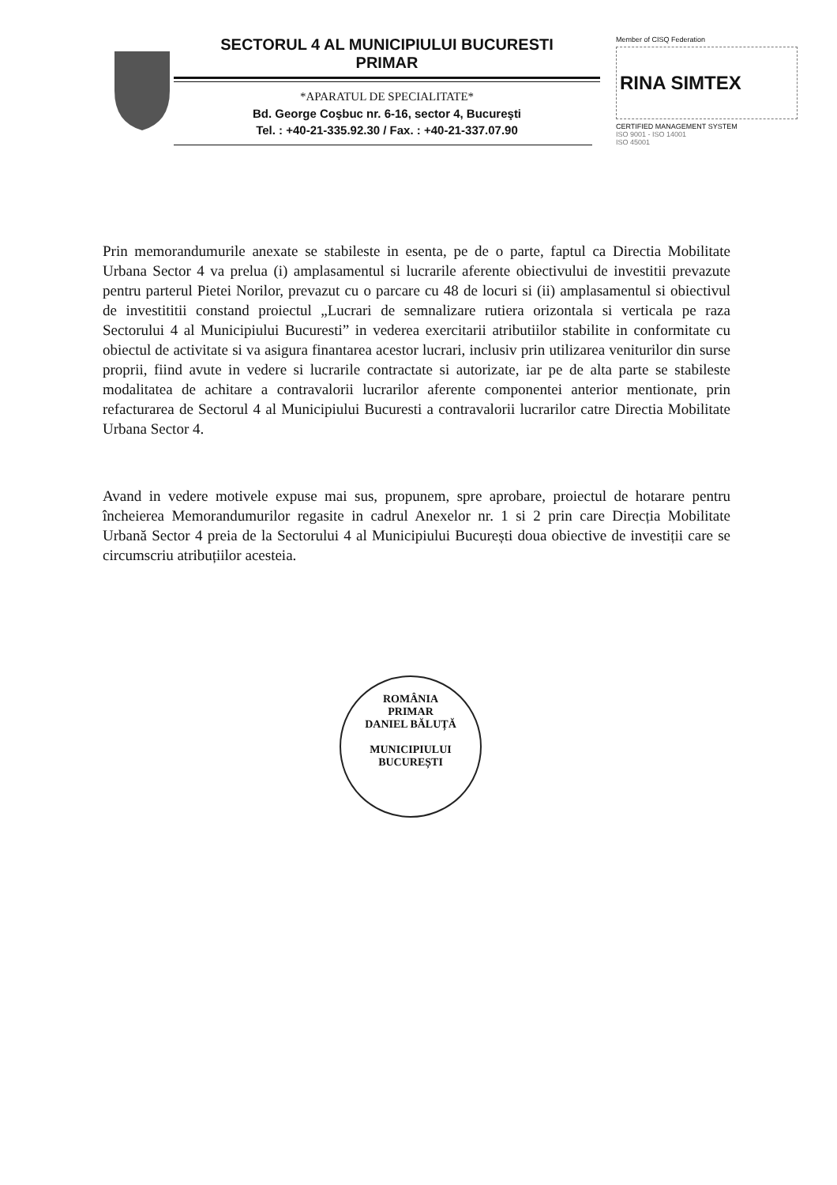SECTORUL 4 AL MUNICIPIULUI BUCURESTI
PRIMAR
*APARATUL DE SPECIALITATE*
Bd. George Coşbuc nr. 6-16, sector 4, Bucureşti
Tel. : +40-21-335.92.30 / Fax. : +40-21-337.07.90
Member of CISQ Federation
RINA SIMTEX
CERTIFIED MANAGEMENT SYSTEM
ISO 9001 - ISO 14001
ISO 45001
Prin memorandumurile anexate se stabileste in esenta, pe de o parte, faptul ca Directia Mobilitate Urbana Sector 4 va prelua (i) amplasamentul si lucrarile aferente obiectivului de investitii prevazute pentru parterul Pietei Norilor, prevazut cu o parcare cu 48 de locuri si (ii) amplasamentul si obiectivul de investititii constand proiectul „Lucrari de semnalizare rutiera orizontala si verticala pe raza Sectorului 4 al Municipiului Bucuresti” in vederea exercitarii atributiilor stabilite in conformitate cu obiectul de activitate si va asigura finantarea acestor lucrari, inclusiv prin utilizarea veniturilor din surse proprii, fiind avute in vedere si lucrarile contractate si autorizate, iar pe de alta parte se stabileste modalitatea de achitare a contravalorii lucrarilor aferente componentei anterior mentionate, prin refacturarea de Sectorul 4 al Municipiului Bucuresti a contravalorii lucrarilor catre Directia Mobilitate Urbana Sector 4.
Avand in vedere motivele expuse mai sus, propunem, spre aprobare, proiectul de hotarare pentru încheierea Memorandumurilor regasite in cadrul Anexelor nr. 1 si 2 prin care Direcția Mobilitate Urbană Sector 4 preia de la Sectorului 4 al Municipiului București doua obiective de investiții care se circumscriu atribuțiilor acesteia.
ROMÂNIA
PRIMAR
DANIEL BĂLUȚĂ
MUNICIPIULUI BUCUREȘTI